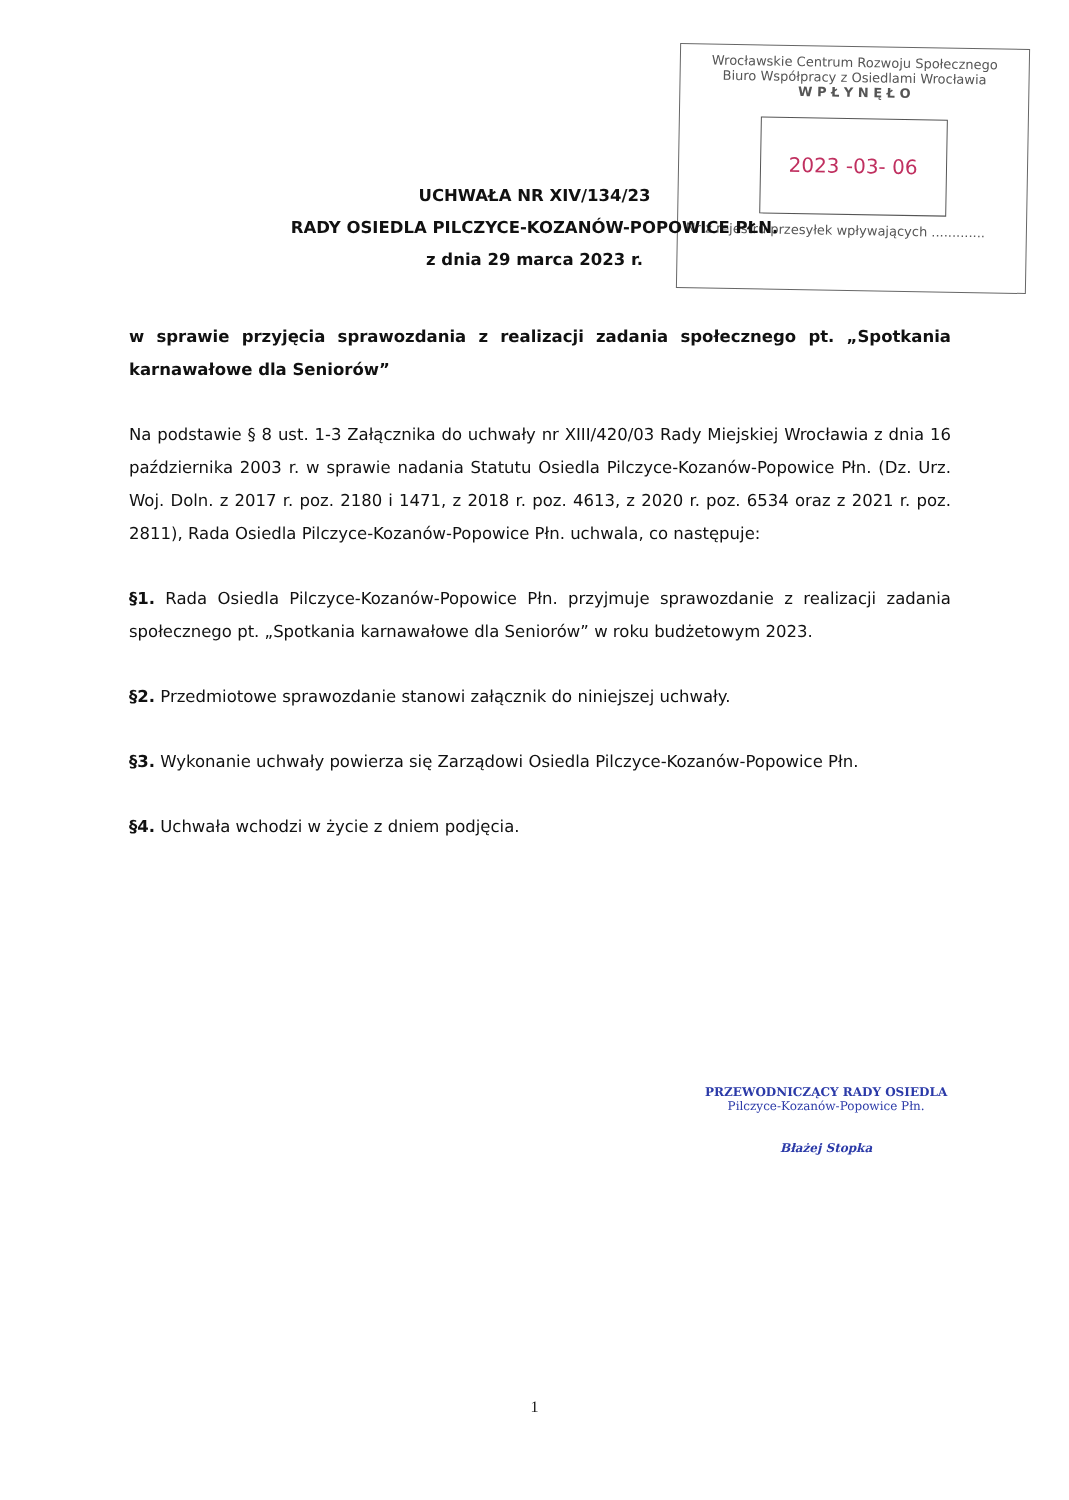Wrocławskie Centrum Rozwoju Społecznego
Biuro Współpracy z Osiedlami Wrocławia
W P Ł Y N Ę Ł O
2023 -03- 06
Nr z rejestru przesyłek wpływających .............
UCHWAŁA NR XIV/134/23
RADY OSIEDLA PILCZYCE-KOZANÓW-POPOWICE PŁN.
z dnia 29 marca 2023 r.
w sprawie przyjęcia sprawozdania z realizacji zadania społecznego pt. „Spotkania karnawałowe dla Seniorów”
Na podstawie § 8 ust. 1-3 Załącznika do uchwały nr XIII/420/03 Rady Miejskiej Wrocławia z dnia 16 października 2003 r. w sprawie nadania Statutu Osiedla Pilczyce-Kozanów-Popowice Płn. (Dz. Urz. Woj. Doln. z 2017 r. poz. 2180 i 1471, z 2018 r. poz. 4613, z 2020 r. poz. 6534 oraz z 2021 r. poz. 2811), Rada Osiedla Pilczyce-Kozanów-Popowice Płn. uchwala, co następuje:
§1. Rada Osiedla Pilczyce-Kozanów-Popowice Płn. przyjmuje sprawozdanie z realizacji zadania społecznego pt. „Spotkania karnawałowe dla Seniorów” w roku budżetowym 2023.
§2. Przedmiotowe sprawozdanie stanowi załącznik do niniejszej uchwały.
§3. Wykonanie uchwały powierza się Zarządowi Osiedla Pilczyce-Kozanów-Popowice Płn.
§4. Uchwała wchodzi w życie z dniem podjęcia.
PRZEWODNICZĄCY RADY OSIEDLA
Pilczyce-Kozanów-Popowice Płn.
Błażej Stopka
1